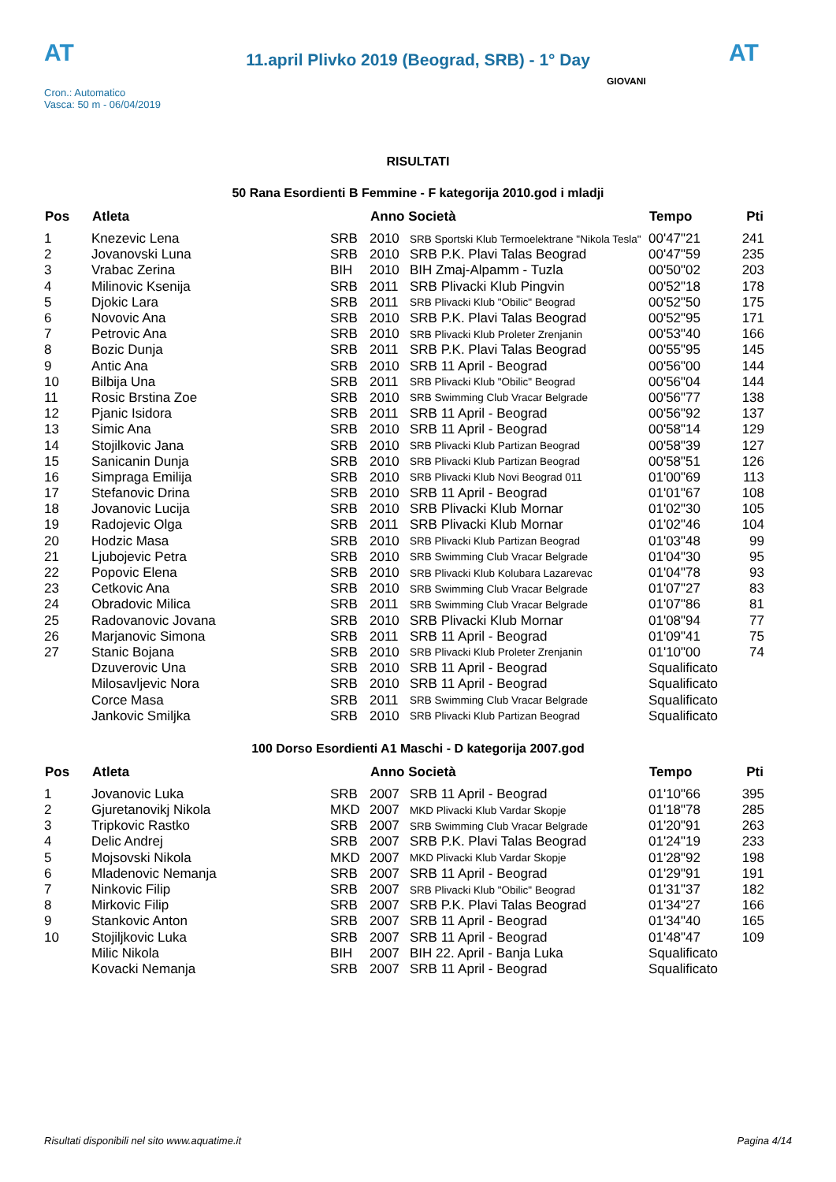AT
11.april Plivko 2019 (Beograd, SRB) - 1° Day
AT
Cron.: Automatico
Vasca: 50 m - 06/04/2019
GIOVANI
RISULTATI
50 Rana Esordienti B Femmine - F kategorija 2010.god i mladji
| Pos | Atleta | | Anno Società | | Tempo | Pti |
| --- | --- | --- | --- | --- | --- | --- |
| 1 | Knezevic Lena | SRB | 2010 | SRB Sportski Klub Termoelektrane "Nikola Tesla" | 00'47"21 | 241 |
| 2 | Jovanovski Luna | SRB | 2010 | SRB P.K. Plavi Talas Beograd | 00'47"59 | 235 |
| 3 | Vrabac Zerina | BIH | 2010 | BIH Zmaj-Alpamm - Tuzla | 00'50"02 | 203 |
| 4 | Milinovic Ksenija | SRB | 2011 | SRB Plivacki Klub Pingvin | 00'52"18 | 178 |
| 5 | Djokic Lara | SRB | 2011 | SRB Plivacki Klub "Obilic" Beograd | 00'52"50 | 175 |
| 6 | Novovic Ana | SRB | 2010 | SRB P.K. Plavi Talas Beograd | 00'52"95 | 171 |
| 7 | Petrovic Ana | SRB | 2010 | SRB Plivacki Klub Proleter Zrenjanin | 00'53"40 | 166 |
| 8 | Bozic Dunja | SRB | 2011 | SRB P.K. Plavi Talas Beograd | 00'55"95 | 145 |
| 9 | Antic Ana | SRB | 2010 | SRB 11 April - Beograd | 00'56"00 | 144 |
| 10 | Bilbija Una | SRB | 2011 | SRB Plivacki Klub "Obilic" Beograd | 00'56"04 | 144 |
| 11 | Rosic Brstina Zoe | SRB | 2010 | SRB Swimming Club Vracar Belgrade | 00'56"77 | 138 |
| 12 | Pjanic Isidora | SRB | 2011 | SRB 11 April - Beograd | 00'56"92 | 137 |
| 13 | Simic Ana | SRB | 2010 | SRB 11 April - Beograd | 00'58"14 | 129 |
| 14 | Stojilkovic Jana | SRB | 2010 | SRB Plivacki Klub Partizan Beograd | 00'58"39 | 127 |
| 15 | Sanicanin Dunja | SRB | 2010 | SRB Plivacki Klub Partizan Beograd | 00'58"51 | 126 |
| 16 | Simpraga Emilija | SRB | 2010 | SRB Plivacki Klub Novi Beograd 011 | 01'00"69 | 113 |
| 17 | Stefanovic Drina | SRB | 2010 | SRB 11 April - Beograd | 01'01"67 | 108 |
| 18 | Jovanovic Lucija | SRB | 2010 | SRB Plivacki Klub Mornar | 01'02"30 | 105 |
| 19 | Radojevic Olga | SRB | 2011 | SRB Plivacki Klub Mornar | 01'02"46 | 104 |
| 20 | Hodzic Masa | SRB | 2010 | SRB Plivacki Klub Partizan Beograd | 01'03"48 | 99 |
| 21 | Ljubojevic Petra | SRB | 2010 | SRB Swimming Club Vracar Belgrade | 01'04"30 | 95 |
| 22 | Popovic Elena | SRB | 2010 | SRB Plivacki Klub Kolubara Lazarevac | 01'04"78 | 93 |
| 23 | Cetkovic Ana | SRB | 2010 | SRB Swimming Club Vracar Belgrade | 01'07"27 | 83 |
| 24 | Obradovic Milica | SRB | 2011 | SRB Swimming Club Vracar Belgrade | 01'07"86 | 81 |
| 25 | Radovanovic Jovana | SRB | 2010 | SRB Plivacki Klub Mornar | 01'08"94 | 77 |
| 26 | Marjanovic Simona | SRB | 2011 | SRB 11 April - Beograd | 01'09"41 | 75 |
| 27 | Stanic Bojana | SRB | 2010 | SRB Plivacki Klub Proleter Zrenjanin | 01'10"00 | 74 |
| | Dzuverovic Una | SRB | 2010 | SRB 11 April - Beograd | Squalificato | |
| | Milosavljevic Nora | SRB | 2010 | SRB 11 April - Beograd | Squalificato | |
| | Corce Masa | SRB | 2011 | SRB Swimming Club Vracar Belgrade | Squalificato | |
| | Jankovic Smiljka | SRB | 2010 | SRB Plivacki Klub Partizan Beograd | Squalificato | |
100 Dorso Esordienti A1 Maschi - D kategorija 2007.god
| Pos | Atleta | | Anno Società | | Tempo | Pti |
| --- | --- | --- | --- | --- | --- | --- |
| 1 | Jovanovic Luka | SRB | 2007 | SRB 11 April - Beograd | 01'10"66 | 395 |
| 2 | Gjuretanovikj Nikola | MKD | 2007 | MKD Plivacki Klub Vardar Skopje | 01'18"78 | 285 |
| 3 | Tripkovic Rastko | SRB | 2007 | SRB Swimming Club Vracar Belgrade | 01'20"91 | 263 |
| 4 | Delic Andrej | SRB | 2007 | SRB P.K. Plavi Talas Beograd | 01'24"19 | 233 |
| 5 | Mojsovski Nikola | MKD | 2007 | MKD Plivacki Klub Vardar Skopje | 01'28"92 | 198 |
| 6 | Mladenovic Nemanja | SRB | 2007 | SRB 11 April - Beograd | 01'29"91 | 191 |
| 7 | Ninkovic Filip | SRB | 2007 | SRB Plivacki Klub "Obilic" Beograd | 01'31"37 | 182 |
| 8 | Mirkovic Filip | SRB | 2007 | SRB P.K. Plavi Talas Beograd | 01'34"27 | 166 |
| 9 | Stankovic Anton | SRB | 2007 | SRB 11 April - Beograd | 01'34"40 | 165 |
| 10 | Stojiljkovic Luka | SRB | 2007 | SRB 11 April - Beograd | 01'48"47 | 109 |
| | Milic Nikola | BIH | 2007 | BIH 22. April - Banja Luka | Squalificato | |
| | Kovacki Nemanja | SRB | 2007 | SRB 11 April - Beograd | Squalificato | |
Risultati disponibili nel sito www.aquatime.it Pagina 4/14